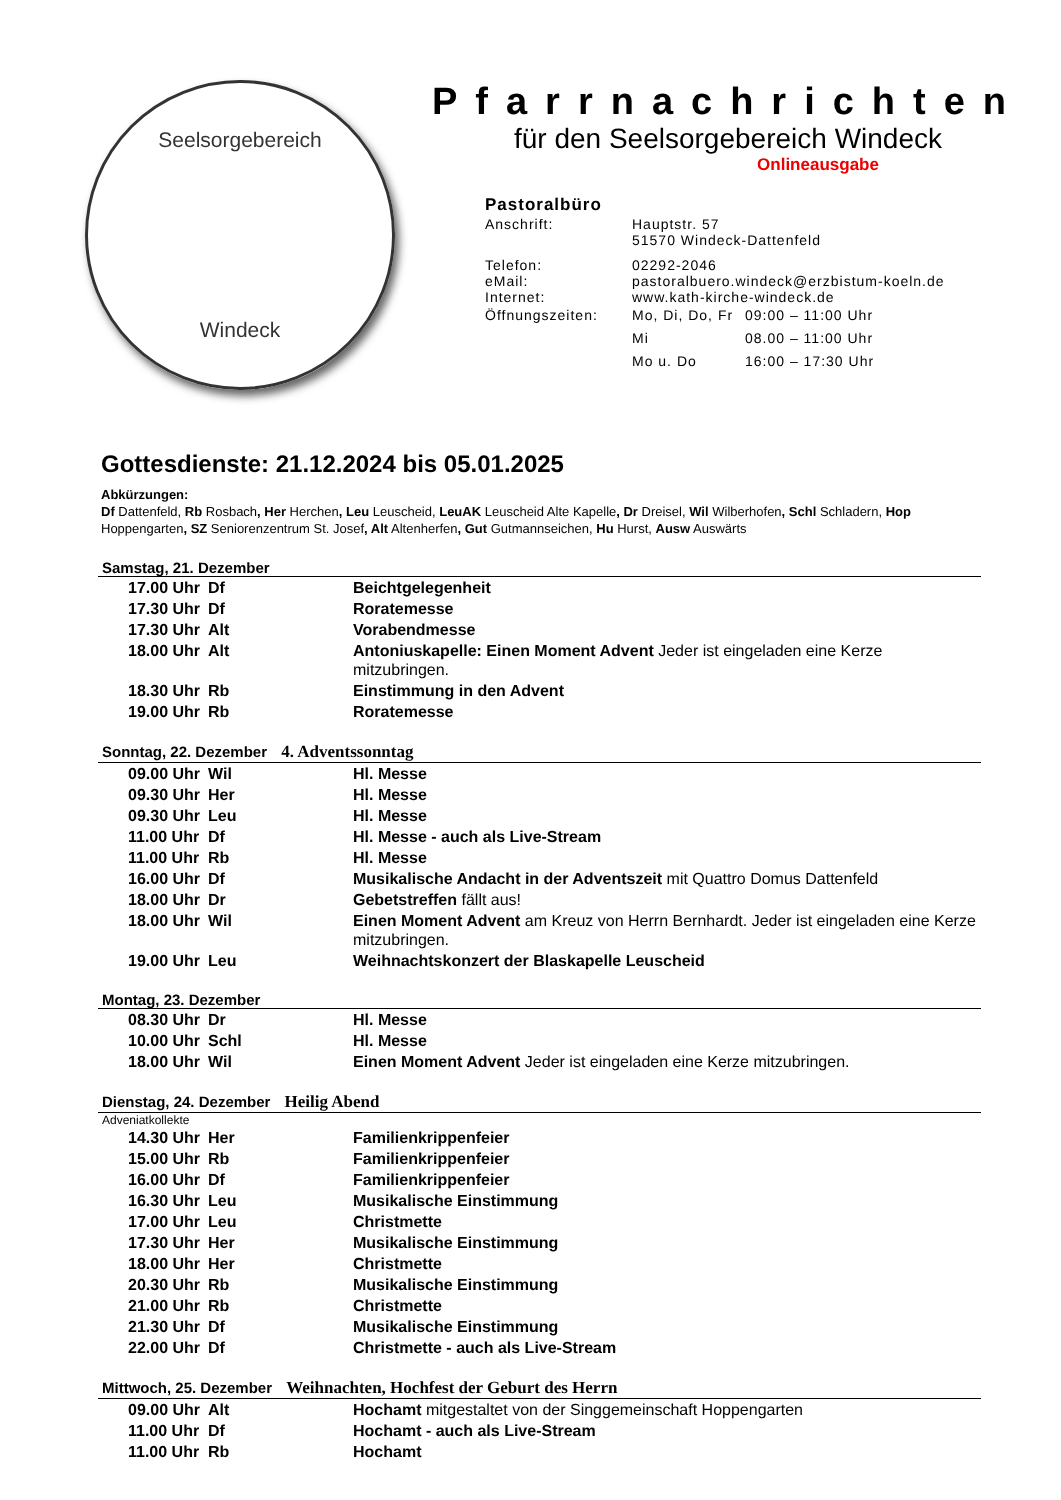Seelsorgebereich
Windeck
Pfarrnachrichten
für den Seelsorgebereich Windeck
Onlineausgabe
Pastoralbüro
| Anschrift: | Hauptstr. 57 51570 Windeck-Dattenfeld | |
| Telefon: eMail: Internet: | 02292-2046 pastoralbuero.windeck@erzbistum-koeln.de www.kath-kirche-windeck.de | |
| Öffnungszeiten: | Mo, Di, Do, Fr | 09:00 – 11:00 Uhr |
| | Mi | 08.00 – 11:00 Uhr |
| | Mo u. Do | 16:00 – 17:30 Uhr |
Gottesdienste: 21.12.2024 bis 05.01.2025
Abkürzungen:
Df Dattenfeld, Rb Rosbach, Her Herchen, Leu Leuscheid, LeuAK Leuscheid Alte Kapelle, Dr Dreisel, Wil Wilberhofen, Schl Schladern, Hop Hoppengarten, SZ Seniorenzentrum St. Josef, Alt Altenherfen, Gut Gutmannseichen, Hu Hurst, Ausw Auswärts
Samstag, 21. Dezember
| 17.00 Uhr | Df | Beichtgelegenheit |
| 17.30 Uhr | Df | Roratemesse |
| 17.30 Uhr | Alt | Vorabendmesse |
| 18.00 Uhr | Alt | Antoniuskapelle: Einen Moment Advent Jeder ist eingeladen eine Kerze mitzubringen. |
| 18.30 Uhr | Rb | Einstimmung in den Advent |
| 19.00 Uhr | Rb | Roratemesse |
Sonntag, 22. Dezember 4. Adventssonntag
| 09.00 Uhr | Wil | Hl. Messe |
| 09.30 Uhr | Her | Hl. Messe |
| 09.30 Uhr | Leu | Hl. Messe |
| 11.00 Uhr | Df | Hl. Messe - auch als Live-Stream |
| 11.00 Uhr | Rb | Hl. Messe |
| 16.00 Uhr | Df | Musikalische Andacht in der Adventszeit mit Quattro Domus Dattenfeld |
| 18.00 Uhr | Dr | Gebetstreffen fällt aus! |
| 18.00 Uhr | Wil | Einen Moment Advent am Kreuz von Herrn Bernhardt. Jeder ist eingeladen eine Kerze mitzubringen. |
| 19.00 Uhr | Leu | Weihnachtskonzert der Blaskapelle Leuscheid |
Montag, 23. Dezember
| 08.30 Uhr | Dr | Hl. Messe |
| 10.00 Uhr | Schl | Hl. Messe |
| 18.00 Uhr | Wil | Einen Moment Advent Jeder ist eingeladen eine Kerze mitzubringen. |
Dienstag, 24. Dezember Heilig Abend
Adveniatkollekte
| 14.30 Uhr | Her | Familienkrippenfeier |
| 15.00 Uhr | Rb | Familienkrippenfeier |
| 16.00 Uhr | Df | Familienkrippenfeier |
| 16.30 Uhr | Leu | Musikalische Einstimmung |
| 17.00 Uhr | Leu | Christmette |
| 17.30 Uhr | Her | Musikalische Einstimmung |
| 18.00 Uhr | Her | Christmette |
| 20.30 Uhr | Rb | Musikalische Einstimmung |
| 21.00 Uhr | Rb | Christmette |
| 21.30 Uhr | Df | Musikalische Einstimmung |
| 22.00 Uhr | Df | Christmette - auch als Live-Stream |
Mittwoch, 25. Dezember Weihnachten, Hochfest der Geburt des Herrn
| 09.00 Uhr | Alt | Hochamt mitgestaltet von der Singgemeinschaft Hoppengarten |
| 11.00 Uhr | Df | Hochamt - auch als Live-Stream |
| 11.00 Uhr | Rb | Hochamt |